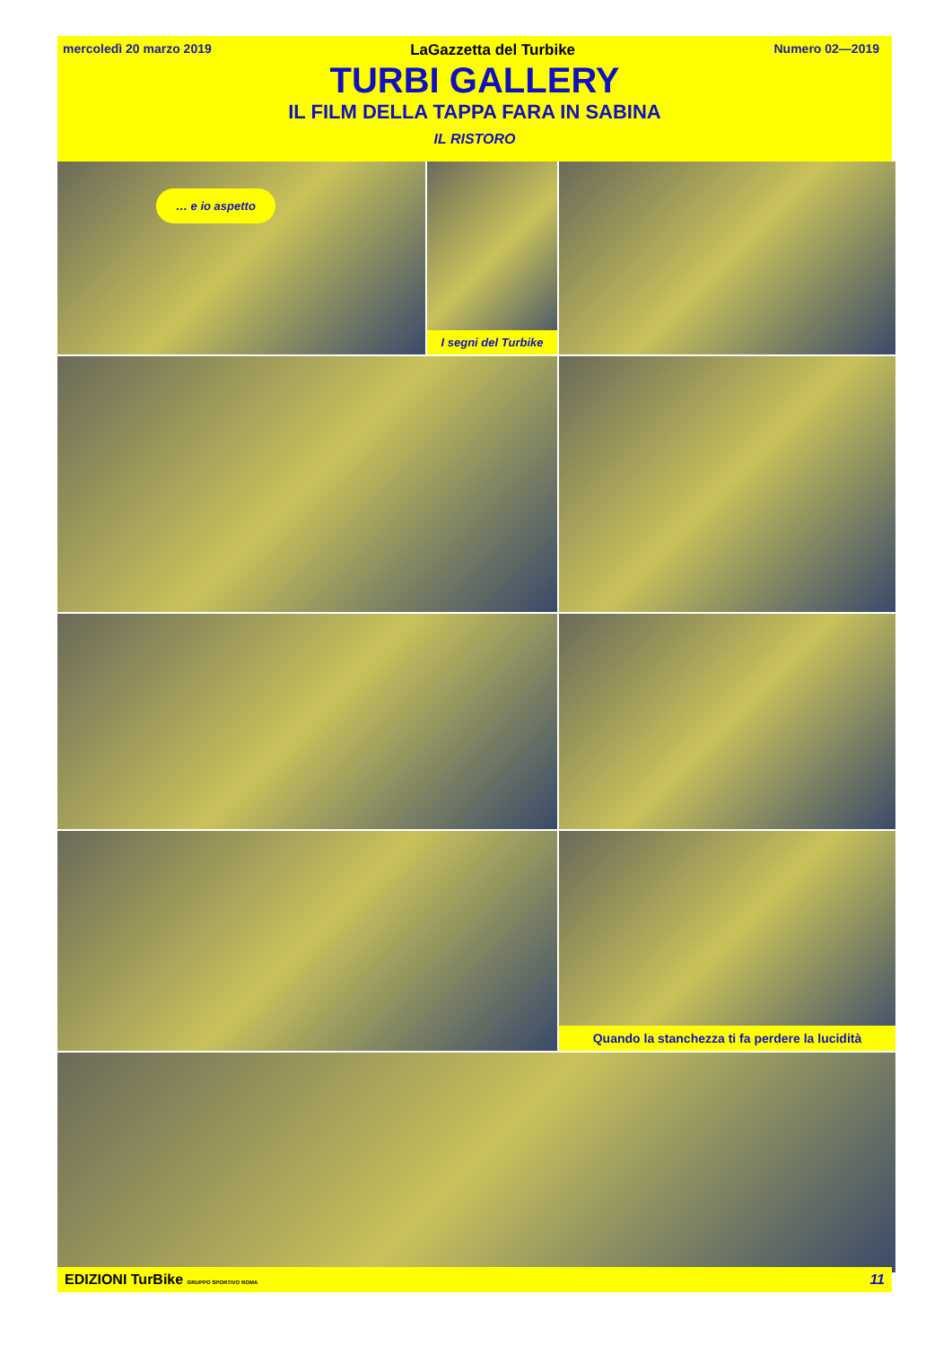mercoledì 20 marzo 2019 LaGazzetta del Turbike Numero 02—2019
TURBI GALLERY
IL FILM DELLA TAPPA FARA IN SABINA
IL RISTORO
… e io aspetto
I segni del Turbike
Quando la stanchezza ti fa perdere la lucidità
EDIZIONI TurBike GRUPPO SPORTIVO ROMA 11